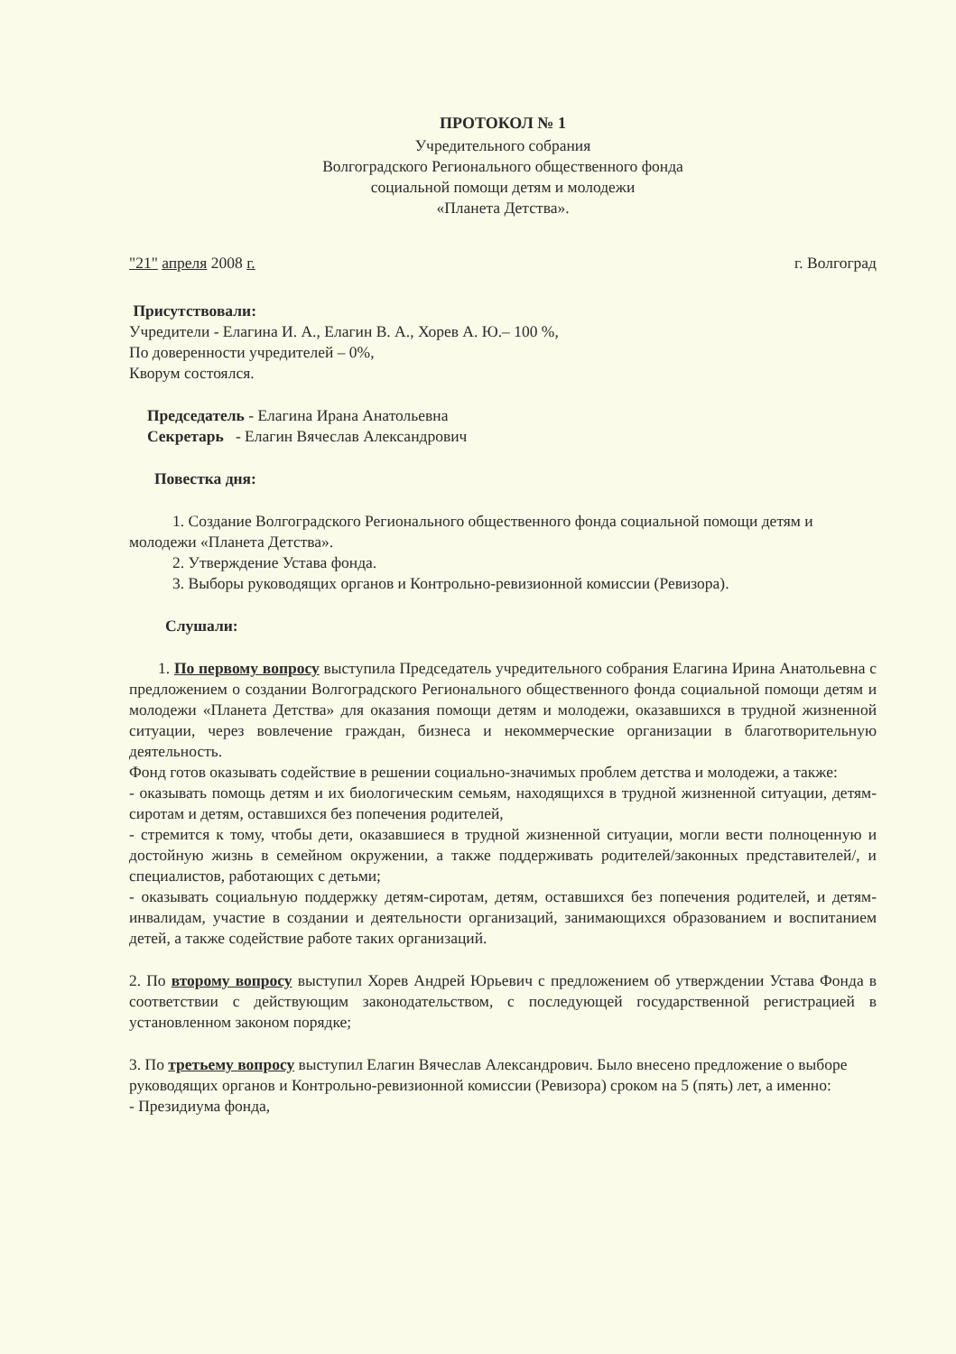ПРОТОКОЛ № 1
Учредительного собрания
Волгоградского Регионального общественного фонда
социальной помощи детям и молодежи
«Планета Детства».
"21" апреля 2008 г. г. Волгоград
Присутствовали:
Учредители - Елагина И. А., Елагин В. А., Хорев А. Ю.– 100 %,
По доверенности учредителей – 0%,
Кворум состоялся.
Председатель - Елагина Ирана Анатольевна
Секретарь - Елагин Вячеслав Александрович
Повестка дня:
1. Создание Волгоградского Регионального общественного фонда социальной помощи детям и молодежи «Планета Детства».
2. Утверждение Устава фонда.
3. Выборы руководящих органов и Контрольно-ревизионной комиссии (Ревизора).
Слушали:
1. По первому вопросу выступила Председатель учредительного собрания Елагина Ирина Анатольевна с предложением о создании Волгоградского Регионального общественного фонда социальной помощи детям и молодежи «Планета Детства» для оказания помощи детям и молодежи, оказавшихся в трудной жизненной ситуации, через вовлечение граждан, бизнеса и некоммерческие организации в благотворительную деятельность.
Фонд готов оказывать содействие в решении социально-значимых проблем детства и молодежи, а также:
- оказывать помощь детям и их биологическим семьям, находящихся в трудной жизненной ситуации, детям-сиротам и детям, оставшихся без попечения родителей,
- стремится к тому, чтобы дети, оказавшиеся в трудной жизненной ситуации, могли вести полноценную и достойную жизнь в семейном окружении, а также поддерживать родителей/законных представителей/, и специалистов, работающих с детьми;
- оказывать социальную поддержку детям-сиротам, детям, оставшихся без попечения родителей, и детям-инвалидам, участие в создании и деятельности организаций, занимающихся образованием и воспитанием детей, а также содействие работе таких организаций.
2. По второму вопросу выступил Хорев Андрей Юрьевич с предложением об утверждении Устава Фонда в соответствии с действующим законодательством, с последующей государственной регистрацией в установленном законом порядке;
3. По третьему вопросу выступил Елагин Вячеслав Александрович. Было внесено предложение о выборе руководящих органов и Контрольно-ревизионной комиссии (Ревизора) сроком на 5 (пять) лет, а именно:
- Президиума фонда,